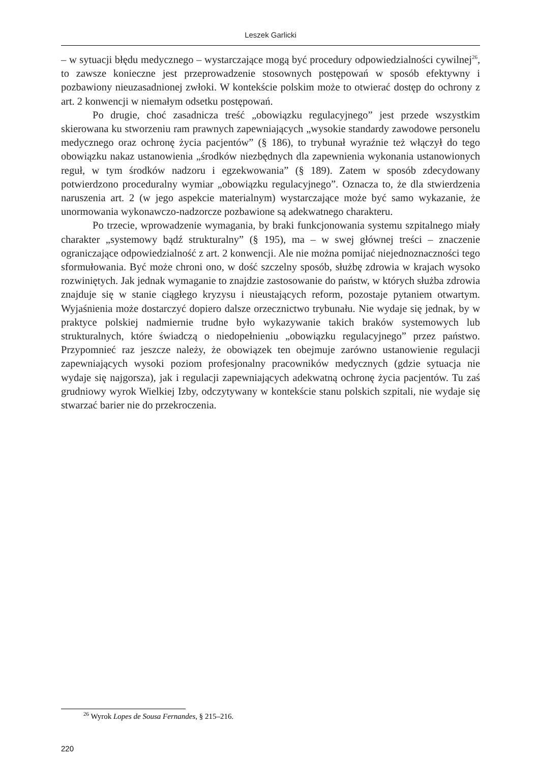Leszek Garlicki
– w sytuacji błędu medycznego – wystarczające mogą być procedury odpowiedzialności cywilnej<sup>26</sup>, to zawsze konieczne jest przeprowadzenie stosownych postępowań w sposób efektywny i pozbawiony nieuzasadnionej zwłoki. W kontekście polskim może to otwierać dostęp do ochrony z art. 2 konwencji w niemałym odsetku postępowań.
Po drugie, choć zasadnicza treść „obowiązku regulacyjnego” jest przede wszystkim skierowana ku stworzeniu ram prawnych zapewniających „wysokie standardy zawodowe personelu medycznego oraz ochronę życia pacjentów” (§ 186), to trybunał wyraźnie też włączył do tego obowiązku nakaz ustanowienia „środków niezbędnych dla zapewnienia wykonania ustanowionych reguł, w tym środków nadzoru i egzekwowania” (§ 189). Zatem w sposób zdecydowany potwierdzono proceduralny wymiar „obowiązku regulacyjnego”. Oznacza to, że dla stwierdzenia naruszenia art. 2 (w jego aspekcie materialnym) wystarczające może być samo wykazanie, że unormowania wykonawczo-nadzorcze pozbawione są adekwatnego charakteru.
Po trzecie, wprowadzenie wymagania, by braki funkcjonowania systemu szpitalnego miały charakter „systemowy bądź strukturalny” (§ 195), ma – w swej głównej treści – znaczenie ograniczające odpowiedzialność z art. 2 konwencji. Ale nie można pomijać niejednoznaczności tego sformułowania. Być może chroni ono, w dość szczelny sposób, służbę zdrowia w krajach wysoko rozwiniętych. Jak jednak wymaganie to znajdzie zastosowanie do państw, w których służba zdrowia znajduje się w stanie ciągłego kryzysu i nieustających reform, pozostaje pytaniem otwartym. Wyjaśnienia może dostarczyć dopiero dalsze orzecznictwo trybunału. Nie wydaje się jednak, by w praktyce polskiej nadmiernie trudne było wykazywanie takich braków systemowych lub strukturalnych, które świadczą o niedopełnieniu „obowiązku regulacyjnego” przez państwo. Przypomnieć raz jeszcze należy, że obowiązek ten obejmuje zarówno ustanowienie regulacji zapewniających wysoki poziom profesjonalny pracowników medycznych (gdzie sytuacja nie wydaje się najgorsza), jak i regulacji zapewniających adekwatną ochronę życia pacjentów. Tu zaś grudniowy wyrok Wielkiej Izby, odczytywany w kontekście stanu polskich szpitali, nie wydaje się stwarzać barier nie do przekroczenia.
<sup>26</sup> Wyrok Lopes de Sousa Fernandes, § 215–216.
220